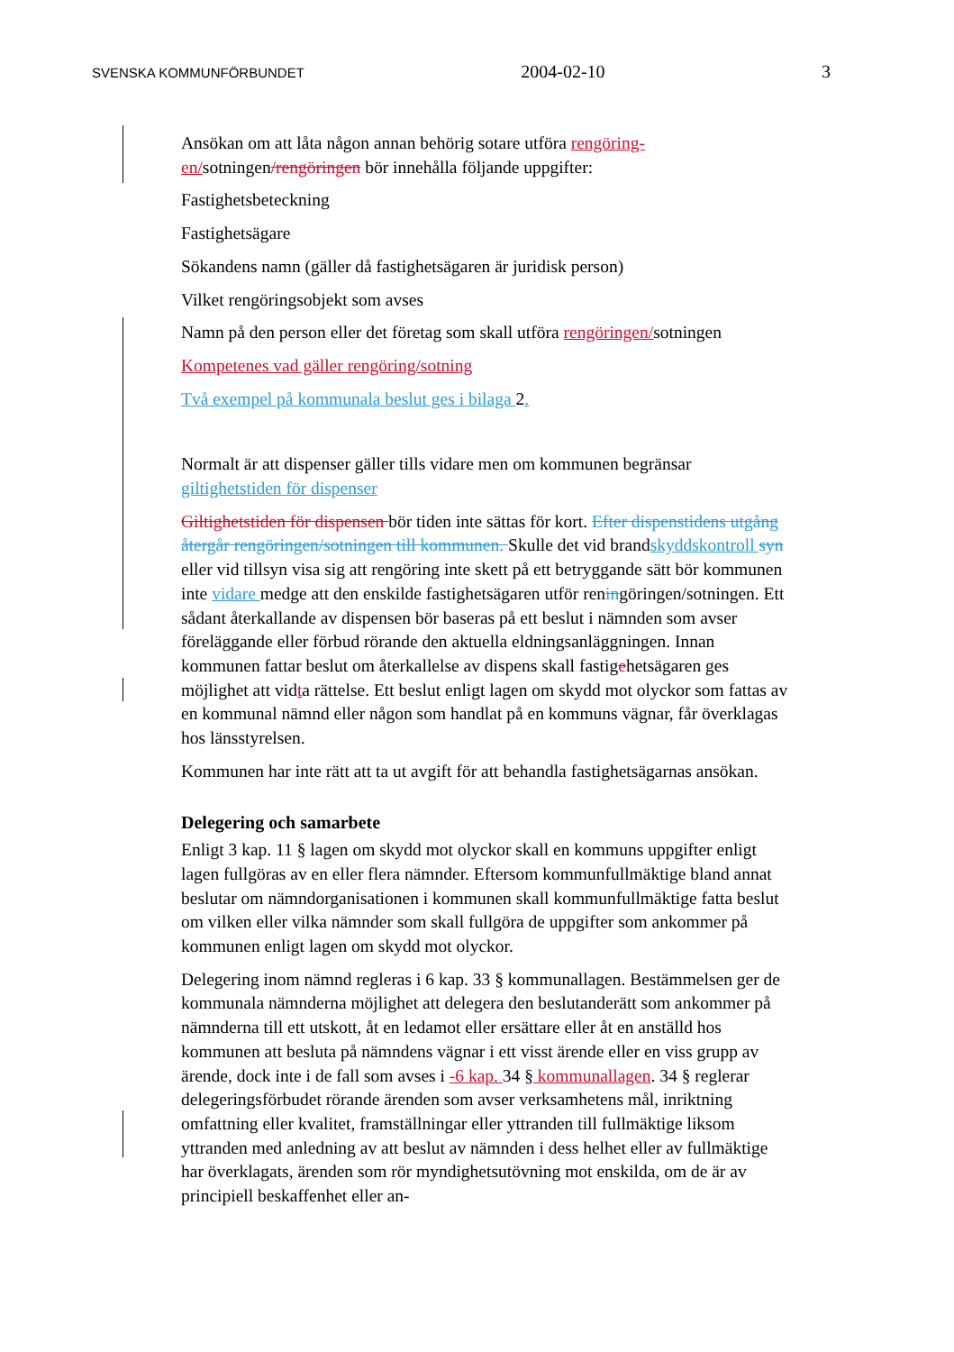SVENSKA KOMMUNFÖRBUNDET 2004-02-10 3
Ansökan om att låta någon annan behörig sotare utföra rengöring-en/sotningen/rengöringen bör innehålla följande uppgifter:
Fastighetsbeteckning
Fastighetsägare
Sökandens namn (gäller då fastighetsägaren är juridisk person)
Vilket rengöringsobjekt som avses
Namn på den person eller det företag som skall utföra rengöringen/sotningen
Kompetenes vad gäller rengöring/sotning
Två exempel på kommunala beslut ges i bilaga 2.
Normalt är att dispenser gäller tills vidare men om kommunen begränsar giltighetstiden för dispenser
Giltighetstiden för dispensen bör tiden inte sättas för kort. Efter dispenstidens utgång återgår rengöringen/sotningen till kommunen. Skulle det vid brandskyddskontroll syn eller vid tillsyn visa sig att rengöring inte skett på ett betryggande sätt bör kommunen inte vidare medge att den enskilde fastighetsägaren utför reningöringen/sotningen. Ett sådant återkallande av dispensen bör baseras på ett beslut i nämnden som avser föreläggande eller förbud rörande den aktuella eldningsanläggningen. Innan kommunen fattar beslut om återkallelse av dispens skall fastigehetsägaren ges möjlighet att vidta rättelse. Ett beslut enligt lagen om skydd mot olyckor som fattas av en kommunal nämnd eller någon som handlat på en kommuns vägnar, får överklagas hos länsstyrelsen.
Kommunen har inte rätt att ta ut avgift för att behandla fastighetsägarnas ansökan.
Delegering och samarbete
Enligt 3 kap. 11 § lagen om skydd mot olyckor skall en kommuns uppgifter enligt lagen fullgöras av en eller flera nämnder. Eftersom kommunfullmäktige bland annat beslutar om nämndorganisationen i kommunen skall kommunfullmäktige fatta beslut om vilken eller vilka nämnder som skall fullgöra de uppgifter som ankommer på kommunen enligt lagen om skydd mot olyckor.
Delegering inom nämnd regleras i 6 kap. 33 § kommunallagen. Bestämmelsen ger de kommunala nämnderna möjlighet att delegera den beslutanderätt som ankommer på nämnderna till ett utskott, åt en ledamot eller ersättare eller åt en anställd hos kommunen att besluta på nämndens vägnar i ett visst ärende eller en viss grupp av ärende, dock inte i de fall som avses i -6 kap. 34 § kommunallagen. 34 § reglerar delegeringsförbudet rörande ärenden som avser verksamhetens mål, inriktning omfattning eller kvalitet, framställningar eller yttranden till fullmäktige liksom yttranden med anledning av att beslut av nämnden i dess helhet eller av fullmäktige har överklagats, ärenden som rör myndighetsutövning mot enskilda, om de är av principiell beskaffenhet eller an-